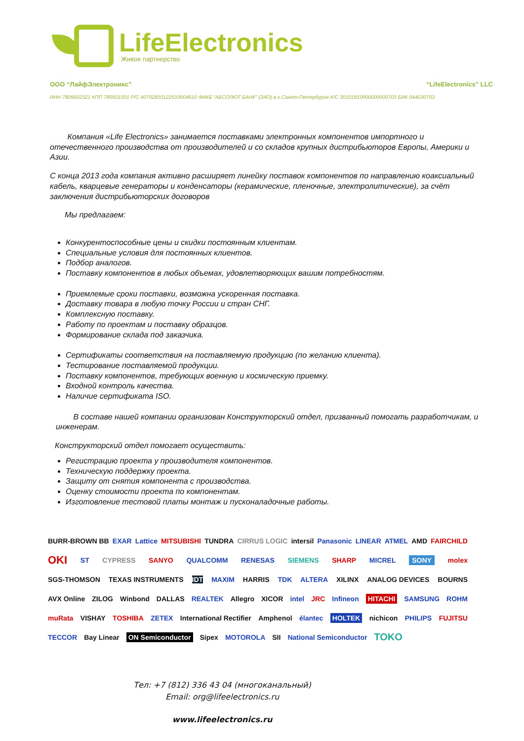LifeElectronics
Живое партнерство
ООО “ЛайфЭлектроникс” “LifeElectronics” LLC
ИНН 7805602321 КПП 780501001 Р/С 40702810122510004610 ФАКБ "АБСОЛЮТ БАНК" (ЗАО) в г.Санкт-Петербурге К/С 30101810900000000703 БИК 044030703
Компания «Life Electronics» занимается поставками электронных компонентов импортного и отечественного производства от производителей и со складов крупных дистрибьюторов Европы, Америки и Азии.
С конца 2013 года компания активно расширяет линейку поставок компонентов по направлению коаксиальный кабель, кварцевые генераторы и конденсаторы (керамические, пленочные, электролитические), за счёт заключения дистрибьюторских договоров
Мы предлагаем:
Конкурентоспособные цены и скидки постоянным клиентам.
Специальные условия для постоянных клиентов.
Подбор аналогов.
Поставку компонентов в любых объемах, удовлетворяющих вашим потребностям.
Приемлемые сроки поставки, возможна ускоренная поставка.
Доставку товара в любую точку России и стран СНГ.
Комплексную поставку.
Работу по проектам и поставку образцов.
Формирование склада под заказчика.
Сертификаты соответствия на поставляемую продукцию (по желанию клиента).
Тестирование поставляемой продукции.
Поставку компонентов, требующих военную и космическую приемку.
Входной контроль качества.
Наличие сертификата ISO.
В составе нашей компании организован Конструкторский отдел, призванный помогать разработчикам, и инженерам.
Конструкторский отдел помогает осуществить:
Регистрацию проекта у производителя компонентов.
Техническую поддержку проекта.
Защиту от снятия компонента с производства.
Оценку стоимости проекта по компонентам.
Изготовление тестовой платы монтаж и пусконаладочные работы.
BURR-BROWN BB EXAR Lattice MITSUBISHI TUNDRA CIRRUS LOGIC intersil Panasonic LINEAR ATMEL AMD FAIRCHILD
OKI ST CYPRESS SANYO QUALCOMM RENESAS SIEMENS SHARP MICREL SONY molex
SGS-THOMSON TEXAS INSTRUMENTS IDT MAXIM HARRIS TDK ALTERA XILINX ANALOG DEVICES BOURNS
AVX Online ZILOG Winbond DALLAS REALTEK Allegro XICOR intel JRC Infineon HITACHI SAMSUNG ROHM
muRata VISHAY TOSHIBA ZETEX International Rectifier Amphenol élantec HOLTEK nichicon PHILIPS FUJITSU
TECCOR Bay Linear ON Semiconductor Sipex MOTOROLA SII National Semiconductor TOKO
Тел: +7 (812) 336 43 04 (многоканальный)
Email: org@lifeelectronics.ru
www.lifeelectronics.ru